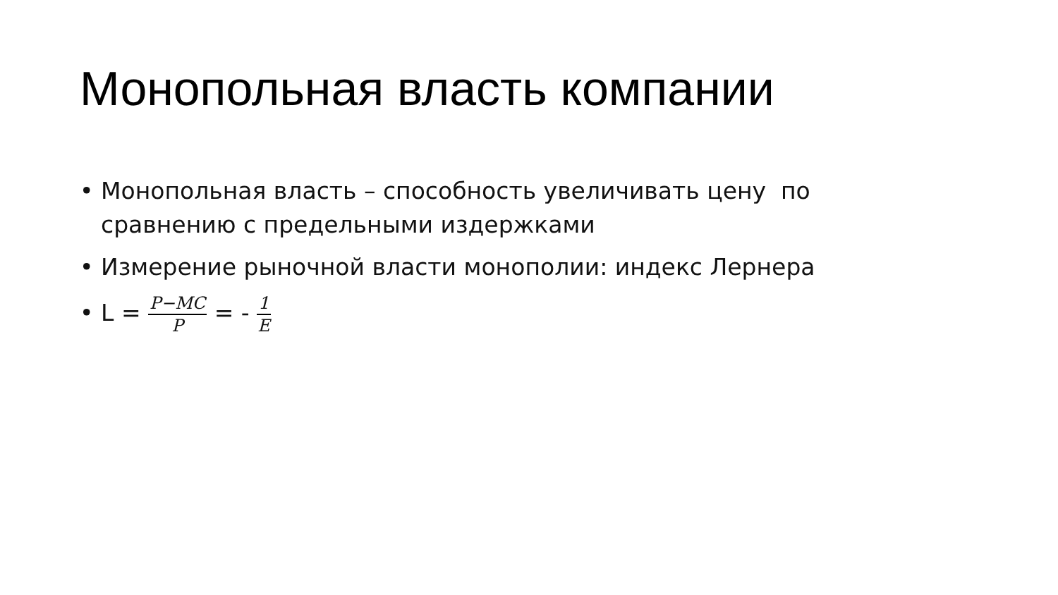Монопольная власть компании
• Монопольная власть – способность увеличивать цену по сравнению с предельными издержками
• Измерение рыночной власти монополии: индекс Лернера
• L = P−MC P = - 1 E